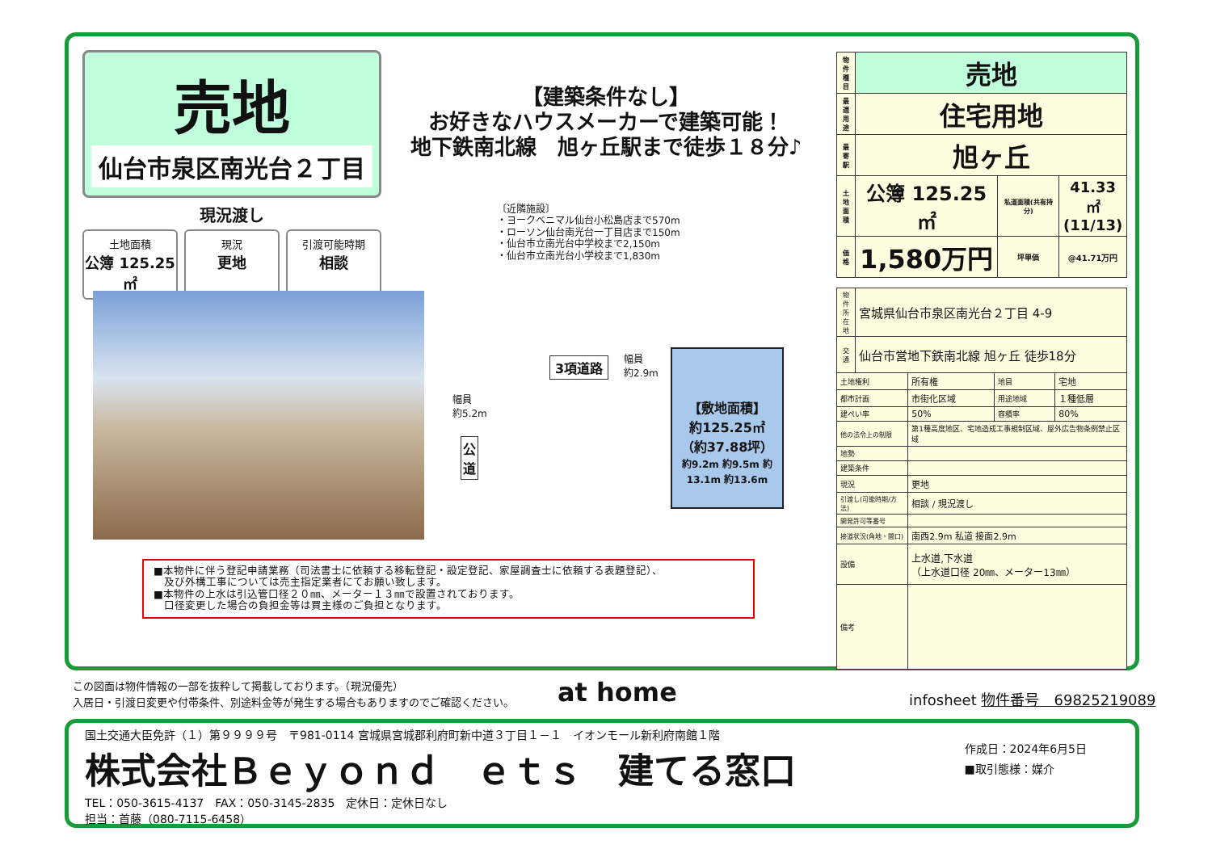売地
仙台市泉区南光台２丁目
現況渡し
土地面積
公簿 125.25㎡
現況
更地
引渡可能時期
相談
【建築条件なし】
お好きなハウスメーカーで建築可能！
地下鉄南北線　旭ヶ丘駅まで徒歩１８分♪
〔近隣施設〕
・ヨークベニマル仙台小松島店まで570m
・ローソン仙台南光台一丁目店まで150m
・仙台市立南光台中学校まで2,150m
・仙台市立南光台小学校まで1,830m
3項道路
幅員
約2.9m
幅員
約5.2m
公道
【敷地面積】
約125.25㎡
（約37.88坪）
約9.2m 約9.5m 約13.1m 約13.6m
■本物件に伴う登記申請業務（司法書士に依頼する移転登記・設定登記、家屋調査士に依頼する表題登記）、
　及び外構工事については売主指定業者にてお願い致します。
■本物件の上水は引込管口径２０㎜、メーター１３㎜で設置されております。
　口径変更した場合の負担金等は買主様のご負担となります。
| 物件種目 | 売地 | | |
| 最適用途 | 住宅用地 | | |
| 最寄駅 | 旭ヶ丘 | | |
| 土地面積 | 公簿 125.25㎡ | 私道面積(共有持分) | 41.33㎡ (11/13) |
| 価格 | 1,580万円 | 坪単価 | @41.71万円 |
| 物件所在地 | 宮城県仙台市泉区南光台２丁目 4-9 | | | |
| 交通 | 仙台市営地下鉄南北線 旭ヶ丘 徒歩18分 | | | |
| 土地権利 | | 所有権 | 地目 | 宅地 |
| 都市計画 | | 市街化区域 | 用途地域 | １種低層 |
| 建ぺい率 | | 50% | 容積率 | 80% |
| 他の法令上の制限 | | 第1種高度地区、宅地造成工事規制区域、屋外広告物条例禁止区域 | | |
| 地勢 | | | | |
| 建築条件 | | | | |
| 現況 | | 更地 | | |
| 引渡し(可能時期/方法) | | 相談 / 現況渡し | | |
| 開発許可等番号 | | | | |
| 接道状況(角地・間口) | | 南西2.9m 私道 接面2.9m | | |
| 設備 | | 上水道,下水道 （上水道口径 20㎜、メーター13㎜） | | |
| 備考 | | | | |
この図面は物件情報の一部を抜粋して掲載しております。（現況優先）
入居日・引渡日変更や付帯条件、別途料金等が発生する場合もありますのでご確認ください。
at home infosheet 物件番号　69825219089
国土交通大臣免許（１）第９９９９号　〒981-0114 宮城県宮城郡利府町新中道３丁目１－１　イオンモール新利府南館１階
株式会社Ｂｅｙｏｎｄ　ｅｔｓ　建てる窓口
TEL：050-3615-4137　FAX：050-3145-2835　定休日：定休日なし
担当：首藤（080-7115-6458）
作成日：2024年6月5日
■取引態様：媒介